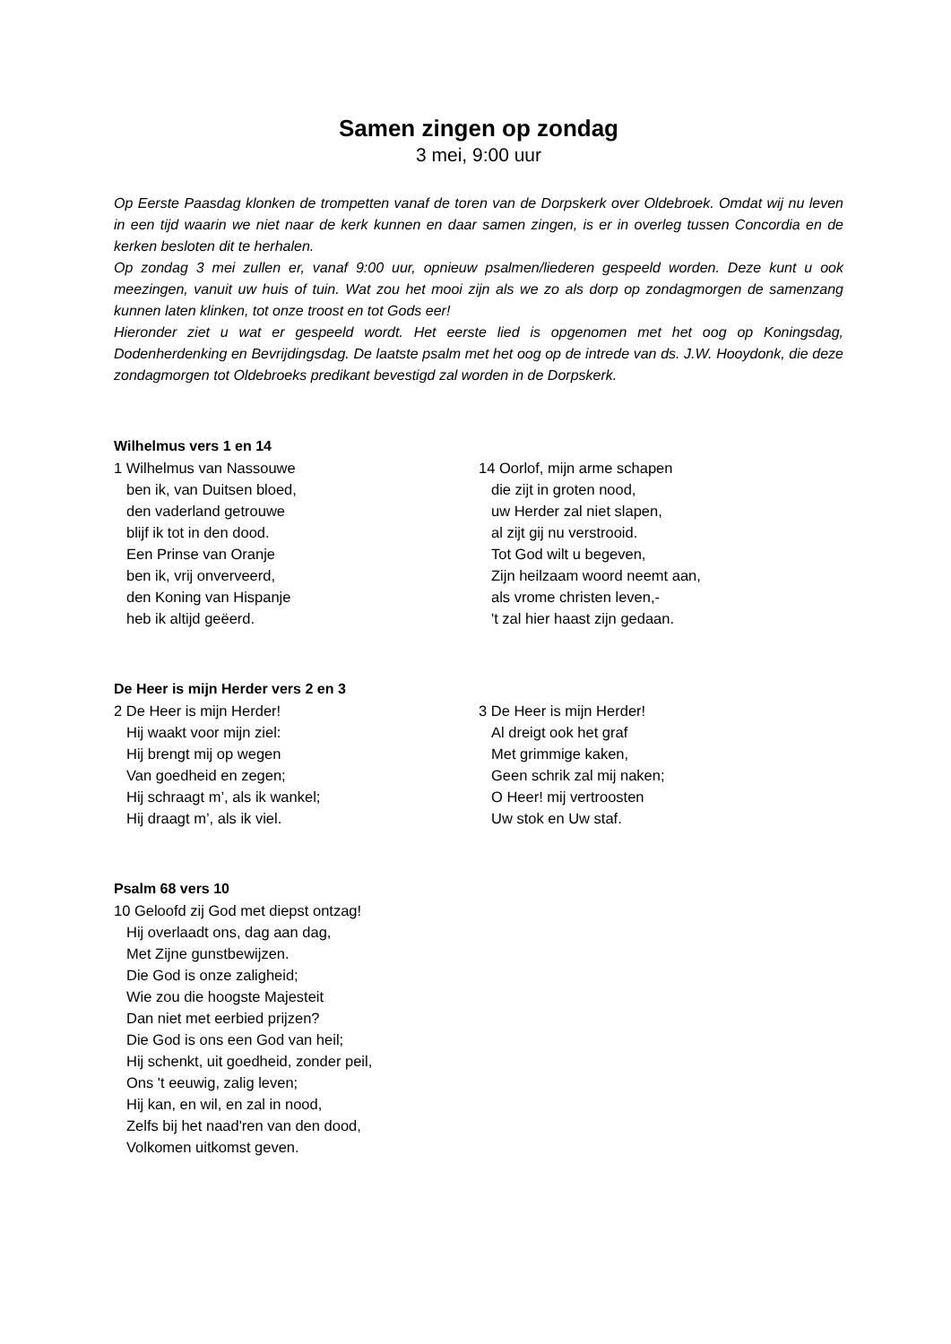Samen zingen op zondag
3 mei, 9:00 uur
Op Eerste Paasdag klonken de trompetten vanaf de toren van de Dorpskerk over Oldebroek. Omdat wij nu leven in een tijd waarin we niet naar de kerk kunnen en daar samen zingen, is er in overleg tussen Concordia en de kerken besloten dit te herhalen.
Op zondag 3 mei zullen er, vanaf 9:00 uur, opnieuw psalmen/liederen gespeeld worden. Deze kunt u ook meezingen, vanuit uw huis of tuin. Wat zou het mooi zijn als we zo als dorp op zondagmorgen de samenzang kunnen laten klinken, tot onze troost en tot Gods eer!
Hieronder ziet u wat er gespeeld wordt. Het eerste lied is opgenomen met het oog op Koningsdag, Dodenherdenking en Bevrijdingsdag. De laatste psalm met het oog op de intrede van ds. J.W. Hooydonk, die deze zondagmorgen tot Oldebroeks predikant bevestigd zal worden in de Dorpskerk.
Wilhelmus vers 1 en 14
1 Wilhelmus van Nassouwe
ben ik, van Duitsen bloed,
den vaderland getrouwe
blijf ik tot in den dood.
Een Prinse van Oranje
ben ik, vrij onverveerd,
den Koning van Hispanje
heb ik altijd geëerd.
14 Oorlof, mijn arme schapen
die zijt in groten nood,
uw Herder zal niet slapen,
al zijt gij nu verstrooid.
Tot God wilt u begeven,
Zijn heilzaam woord neemt aan,
als vrome christen leven,-
't zal hier haast zijn gedaan.
De Heer is mijn Herder vers 2 en 3
2 De Heer is mijn Herder!
Hij waakt voor mijn ziel:
Hij brengt mij op wegen
Van goedheid en zegen;
Hij schraagt m’, als ik wankel;
Hij draagt m’, als ik viel.
3 De Heer is mijn Herder!
Al dreigt ook het graf
Met grimmige kaken,
Geen schrik zal mij naken;
O Heer! mij vertroosten
Uw stok en Uw staf.
Psalm 68 vers 10
10 Geloofd zij God met diepst ontzag!
Hij overlaadt ons, dag aan dag,
Met Zijne gunstbewijzen.
Die God is onze zaligheid;
Wie zou die hoogste Majesteit
Dan niet met eerbied prijzen?
Die God is ons een God van heil;
Hij schenkt, uit goedheid, zonder peil,
Ons 't eeuwig, zalig leven;
Hij kan, en wil, en zal in nood,
Zelfs bij het naad'ren van den dood,
Volkomen uitkomst geven.